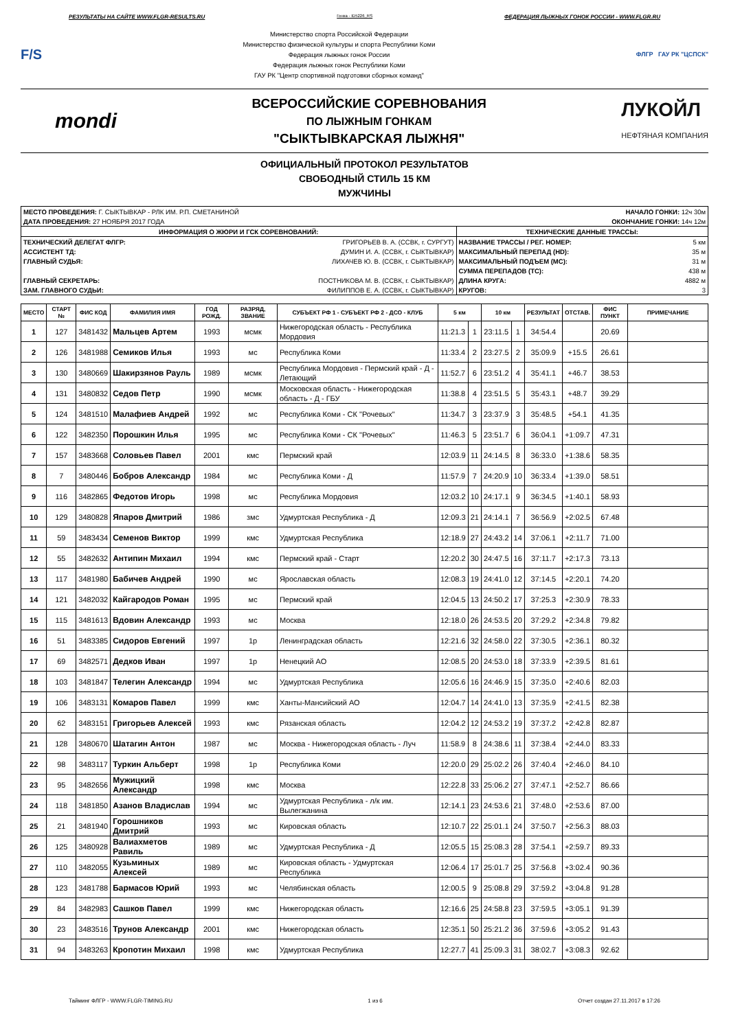РЕЗУЛЬТАТЫ НА САЙТЕ WWW.FLGR-RESULTS.RU Гонка - ID5226_RS ФЕДЕРАЦИЯ ЛЫЖНЫХ ГОНОК РОССИИ - WWW.FLGR.RU
F/S
Министерство спорта Российской Федерации
Министерство физической культуры и спорта Республики Коми
Федерация лыжных гонок России
Федерация лыжных гонок Республики Коми
ГАУ РК "Центр спортивной подготовки сборных команд"
ФЛГР ГАУ РК "ЦСПСК"
mondi
ВСЕРОССИЙСКИЕ СОРЕВНОВАНИЯ
ПО ЛЫЖНЫМ ГОНКАМ
"СЫКТЫВКАРСКАЯ ЛЫЖНЯ"
ЛУКОЙЛ
НЕФТЯНАЯ КОМПАНИЯ
ОФИЦИАЛЬНЫЙ ПРОТОКОЛ РЕЗУЛЬТАТОВ
СВОБОДНЫЙ СТИЛЬ 15 КМ
МУЖЧИНЫ
| МЕСТО ПРОВЕДЕНИЯ: Г. СЫКТЫВКАР - РЛК ИМ. Р.П. СМЕТАНИНОЙ | | НАЧАЛО ГОНКИ: 12ч 30м | |
| ДАТА ПРОВЕДЕНИЯ: 27 НОЯБРЯ 2017 ГОДА | | ОКОНЧАНИЕ ГОНКИ: 14ч 12м | |
| ИНФОРМАЦИЯ О ЖЮРИ И ГСК СОРЕВНОВАНИЙ: | | ТЕХНИЧЕСКИЕ ДАННЫЕ ТРАССЫ: | |
| ТЕХНИЧЕСКИЙ ДЕЛЕГАТ ФЛГР: | ГРИГОРЬЕВ В. А. (ССВК, г. СУРГУТ) | НАЗВАНИЕ ТРАССЫ / РЕГ. НОМЕР: | 5 км |
| АССИСТЕНТ ТД: | ДУМИН И. А. (ССВК, г. СЫКТЫВКАР) | МАКСИМАЛЬНЫЙ ПЕРЕПАД (HD): | 35 м |
| ГЛАВНЫЙ СУДЬЯ: | ЛИХАЧЕВ Ю. В. (ССВК, г. СЫКТЫВКАР) | МАКСИМАЛЬНЫЙ ПОДЪЕМ (MC): | 31 м |
| | | СУММА ПЕРЕПАДОВ (TC): | 438 м |
| ГЛАВНЫЙ СЕКРЕТАРЬ: | ПОСТНИКОВА М. В. (ССВК, г. СЫКТЫВКАР) | ДЛИНА КРУГА: | 4882 м |
| ЗАМ. ГЛАВНОГО СУДЬИ: | ФИЛИППОВ Е. А. (ССВК, г. СЫКТЫВКАР) | КРУГОВ: | 3 |
| МЕСТО | СТАРТ № | ФИС КОД | ФАМИЛИЯ ИМЯ | ГОД РОЖД. | РАЗРЯД, ЗВАНИЕ | СУБЪЕКТ РФ 1 - СУБЪЕКТ РФ 2 - ДСО - КЛУБ | 5 км | | 10 км | | РЕЗУЛЬТАТ | ОТСТАВ. | ФИС ПУНКТ | ПРИМЕЧАНИЕ |
| --- | --- | --- | --- | --- | --- | --- | --- | --- | --- | --- | --- | --- | --- | --- |
| 1 | 127 | 3481432 | Мальцев Артем | 1993 | мсмк | Нижегородская область - Республика Мордовия | 11:21.3 | 1 | 23:11.5 | 1 | 34:54.4 | | 20.69 | |
| 2 | 126 | 3481988 | Семиков Илья | 1993 | мс | Республика Коми | 11:33.4 | 2 | 23:27.5 | 2 | 35:09.9 | +15.5 | 26.61 | |
| 3 | 130 | 3480669 | Шакирзянов Рауль | 1989 | мсмк | Республика Мордовия - Пермский край - Д - Летающий | 11:52.7 | 6 | 23:51.2 | 4 | 35:41.1 | +46.7 | 38.53 | |
| 4 | 131 | 3480832 | Седов Петр | 1990 | мсмк | Московская область - Нижегородская область - Д - ГБУ | 11:38.8 | 4 | 23:51.5 | 5 | 35:43.1 | +48.7 | 39.29 | |
| 5 | 124 | 3481510 | Малафиев Андрей | 1992 | мс | Республика Коми - СК "Рочевых" | 11:34.7 | 3 | 23:37.9 | 3 | 35:48.5 | +54.1 | 41.35 | |
| 6 | 122 | 3482350 | Порошкин Илья | 1995 | мс | Республика Коми - СК "Рочевых" | 11:46.3 | 5 | 23:51.7 | 6 | 36:04.1 | +1:09.7 | 47.31 | |
| 7 | 157 | 3483668 | Соловьев Павел | 2001 | кмс | Пермский край | 12:03.9 | 11 | 24:14.5 | 8 | 36:33.0 | +1:38.6 | 58.35 | |
| 8 | 7 | 3480446 | Бобров Александр | 1984 | мс | Республика Коми - Д | 11:57.9 | 7 | 24:20.9 | 10 | 36:33.4 | +1:39.0 | 58.51 | |
| 9 | 116 | 3482865 | Федотов Игорь | 1998 | мс | Республика Мордовия | 12:03.2 | 10 | 24:17.1 | 9 | 36:34.5 | +1:40.1 | 58.93 | |
| 10 | 129 | 3480828 | Япаров Дмитрий | 1986 | змс | Удмуртская Республика - Д | 12:09.3 | 21 | 24:14.1 | 7 | 36:56.9 | +2:02.5 | 67.48 | |
| 11 | 59 | 3483434 | Семенов Виктор | 1999 | кмс | Удмуртская Республика | 12:18.9 | 27 | 24:43.2 | 14 | 37:06.1 | +2:11.7 | 71.00 | |
| 12 | 55 | 3482632 | Антипин Михаил | 1994 | кмс | Пермский край - Старт | 12:20.2 | 30 | 24:47.5 | 16 | 37:11.7 | +2:17.3 | 73.13 | |
| 13 | 117 | 3481980 | Бабичев Андрей | 1990 | мс | Ярославская область | 12:08.3 | 19 | 24:41.0 | 12 | 37:14.5 | +2:20.1 | 74.20 | |
| 14 | 121 | 3482032 | Кайгародов Роман | 1995 | мс | Пермский край | 12:04.5 | 13 | 24:50.2 | 17 | 37:25.3 | +2:30.9 | 78.33 | |
| 15 | 115 | 3481613 | Вдовин Александр | 1993 | мс | Москва | 12:18.0 | 26 | 24:53.5 | 20 | 37:29.2 | +2:34.8 | 79.82 | |
| 16 | 51 | 3483385 | Сидоров Евгений | 1997 | 1р | Ленинградская область | 12:21.6 | 32 | 24:58.0 | 22 | 37:30.5 | +2:36.1 | 80.32 | |
| 17 | 69 | 3482571 | Дедков Иван | 1997 | 1р | Ненецкий АО | 12:08.5 | 20 | 24:53.0 | 18 | 37:33.9 | +2:39.5 | 81.61 | |
| 18 | 103 | 3481847 | Телегин Александр | 1994 | мс | Удмуртская Республика | 12:05.6 | 16 | 24:46.9 | 15 | 37:35.0 | +2:40.6 | 82.03 | |
| 19 | 106 | 3483131 | Комаров Павел | 1999 | кмс | Ханты-Мансийский АО | 12:04.7 | 14 | 24:41.0 | 13 | 37:35.9 | +2:41.5 | 82.38 | |
| 20 | 62 | 3483151 | Григорьев Алексей | 1993 | кмс | Рязанская область | 12:04.2 | 12 | 24:53.2 | 19 | 37:37.2 | +2:42.8 | 82.87 | |
| 21 | 128 | 3480670 | Шатагин Антон | 1987 | мс | Москва - Нижегородская область - Луч | 11:58.9 | 8 | 24:38.6 | 11 | 37:38.4 | +2:44.0 | 83.33 | |
| 22 | 98 | 3483117 | Туркин Альберт | 1998 | 1р | Республика Коми | 12:20.0 | 29 | 25:02.2 | 26 | 37:40.4 | +2:46.0 | 84.10 | |
| 23 | 95 | 3482656 | Мужицкий Александр | 1998 | кмс | Москва | 12:22.8 | 33 | 25:06.2 | 27 | 37:47.1 | +2:52.7 | 86.66 | |
| 24 | 118 | 3481850 | Азанов Владислав | 1994 | мс | Удмуртская Республика - л/к им. Вылегжанина | 12:14.1 | 23 | 24:53.6 | 21 | 37:48.0 | +2:53.6 | 87.00 | |
| 25 | 21 | 3481940 | Горошников Дмитрий | 1993 | мс | Кировская область | 12:10.7 | 22 | 25:01.1 | 24 | 37:50.7 | +2:56.3 | 88.03 | |
| 26 | 125 | 3480928 | Валиахметов Равиль | 1989 | мс | Удмуртская Республика - Д | 12:05.5 | 15 | 25:08.3 | 28 | 37:54.1 | +2:59.7 | 89.33 | |
| 27 | 110 | 3482055 | Кузьминых Алексей | 1989 | мс | Кировская область - Удмуртская Республика | 12:06.4 | 17 | 25:01.7 | 25 | 37:56.8 | +3:02.4 | 90.36 | |
| 28 | 123 | 3481788 | Бармасов Юрий | 1993 | мс | Челябинская область | 12:00.5 | 9 | 25:08.8 | 29 | 37:59.2 | +3:04.8 | 91.28 | |
| 29 | 84 | 3482983 | Сашков Павел | 1999 | кмс | Нижегородская область | 12:16.6 | 25 | 24:58.8 | 23 | 37:59.5 | +3:05.1 | 91.39 | |
| 30 | 23 | 3483516 | Трунов Александр | 2001 | кмс | Нижегородская область | 12:35.1 | 50 | 25:21.2 | 36 | 37:59.6 | +3:05.2 | 91.43 | |
| 31 | 94 | 3483263 | Кропотин Михаил | 1998 | кмс | Удмуртская Республика | 12:27.7 | 41 | 25:09.3 | 31 | 38:02.7 | +3:08.3 | 92.62 | |
Тайминг ФЛГР - WWW.FLGR-TIMING.RU 1 из 6 Отчет создан 27.11.2017 в 17:26